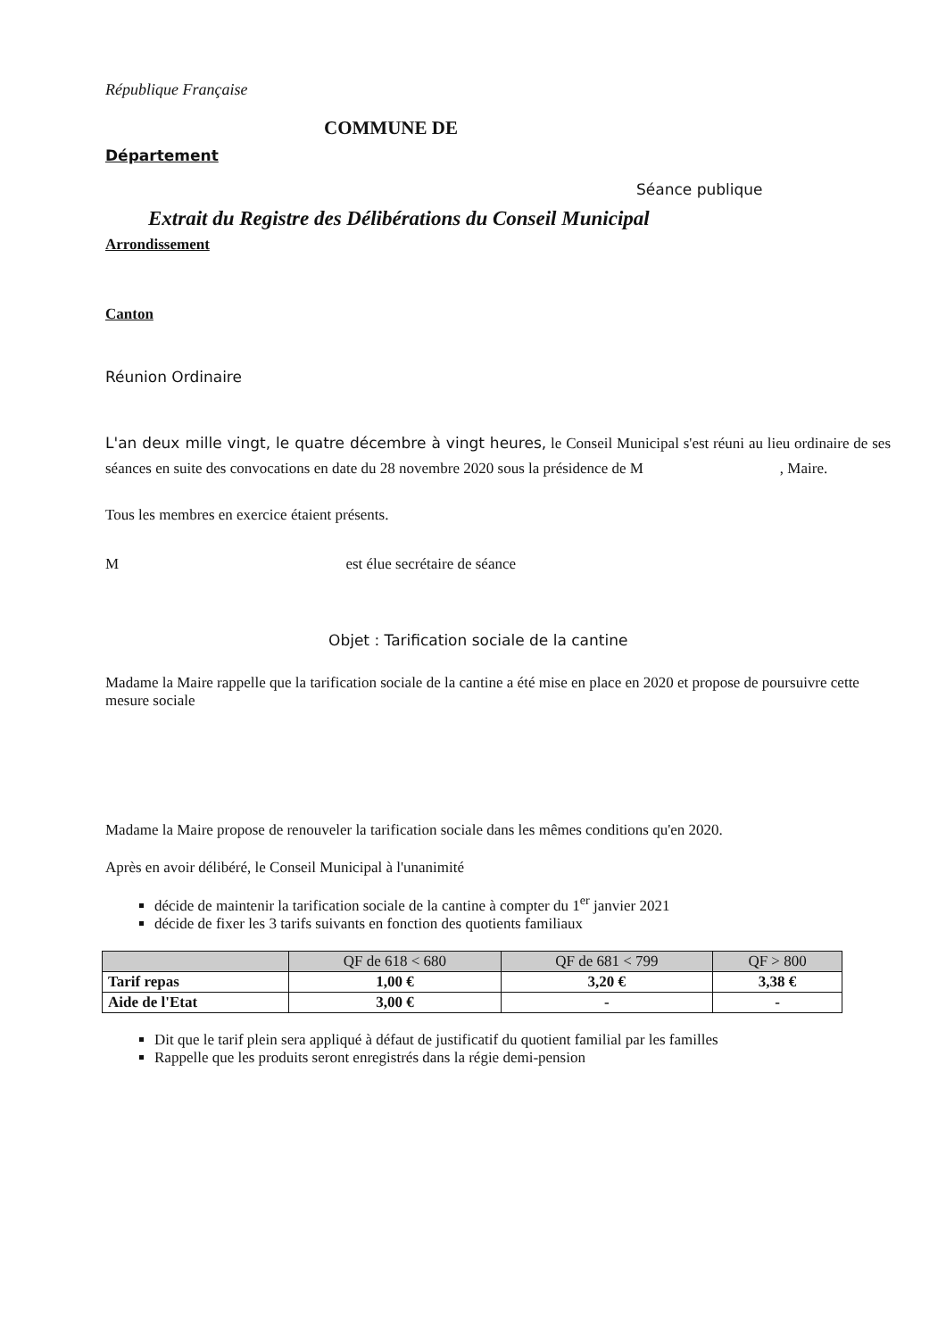République Française
COMMUNE DE
Département
Séance publique
Extrait du Registre des Délibérations du Conseil Municipal
Arrondissement
Canton
Réunion Ordinaire
L'an deux mille vingt, le quatre décembre à vingt heures, le Conseil Municipal s'est réuni au lieu ordinaire de ses séances en suite des convocations en date du 28 novembre 2020 sous la présidence de M , Maire.
Tous les membres en exercice étaient présents.
M est élue secrétaire de séance
Objet : Tarification sociale de la cantine
Madame la Maire rappelle que la tarification sociale de la cantine a été mise en place en 2020 et propose de poursuivre cette mesure sociale
Madame la Maire propose de renouveler la tarification sociale dans les mêmes conditions qu'en 2020.
Après en avoir délibéré, le Conseil Municipal à l'unanimité
décide de maintenir la tarification sociale de la cantine à compter du 1<sup>er</sup> janvier 2021
décide de fixer les 3 tarifs suivants en fonction des quotients familiaux
| | QF de 618 < 680 | QF de 681 < 799 | QF > 800 |
| --- | --- | --- | --- |
| Tarif repas | 1,00 € | 3,20 € | 3,38 € |
| Aide de l'Etat | 3,00 € | - | - |
Dit que le tarif plein sera appliqué à défaut de justificatif du quotient familial par les familles
Rappelle que les produits seront enregistrés dans la régie demi-pension